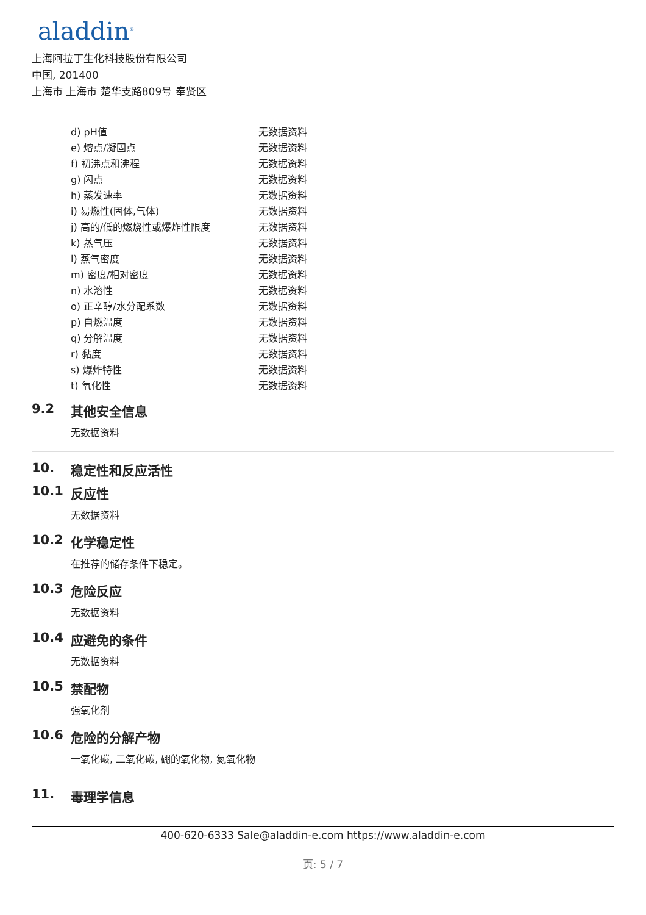aladdin<sup>®</sup>
上海阿拉丁生化科技股份有限公司
中国, 201400
上海市 上海市 楚华支路809号 奉贤区
| d) pH值 | 无数据资料 |
| e) 熔点/凝固点 | 无数据资料 |
| f) 初沸点和沸程 | 无数据资料 |
| g) 闪点 | 无数据资料 |
| h) 蒸发速率 | 无数据资料 |
| i) 易燃性(固体,气体) | 无数据资料 |
| j) 高的/低的燃烧性或爆炸性限度 | 无数据资料 |
| k) 蒸气压 | 无数据资料 |
| l) 蒸气密度 | 无数据资料 |
| m) 密度/相对密度 | 无数据资料 |
| n) 水溶性 | 无数据资料 |
| o) 正辛醇/水分配系数 | 无数据资料 |
| p) 自燃温度 | 无数据资料 |
| q) 分解温度 | 无数据资料 |
| r) 黏度 | 无数据资料 |
| s) 爆炸特性 | 无数据资料 |
| t) 氧化性 | 无数据资料 |
9.2 其他安全信息
无数据资料
10. 稳定性和反应活性
10.1 反应性
无数据资料
10.2 化学稳定性
在推荐的储存条件下稳定。
10.3 危险反应
无数据资料
10.4 应避免的条件
无数据资料
10.5 禁配物
强氧化剂
10.6 危险的分解产物
一氧化碳, 二氧化碳, 硼的氧化物, 氮氧化物
11. 毒理学信息
400-620-6333 Sale@aladdin-e.com https://www.aladdin-e.com
页: 5 / 7